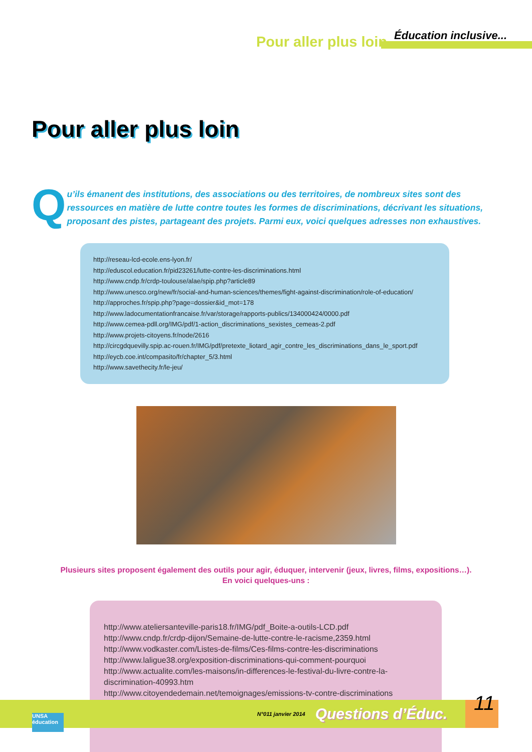Pour aller plus loin Éducation inclusive...
Pour aller plus loin
Qu’ils émanent des institutions, des associations ou des territoires, de nombreux sites sont des ressources en matière de lutte contre toutes les formes de discriminations, décrivant les situations, proposant des pistes, partageant des projets. Parmi eux, voici quelques adresses non exhaustives.
http://reseau-lcd-ecole.ens-lyon.fr/
http://eduscol.education.fr/pid23261/lutte-contre-les-discriminations.html
http://www.cndp.fr/crdp-toulouse/alae/spip.php?article89
http://www.unesco.org/new/fr/social-and-human-sciences/themes/fight-against-discrimination/role-of-education/
http://approches.fr/spip.php?page=dossier&id_mot=178
http://www.ladocumentationfrancaise.fr/var/storage/rapports-publics/134000424/0000.pdf
http://www.cemea-pdll.org/IMG/pdf/1-action_discriminations_sexistes_cemeas-2.pdf
http://www.projets-citoyens.fr/node/2616
http://circgdquevilly.spip.ac-rouen.fr/IMG/pdf/pretexte_liotard_agir_contre_les_discriminations_dans_le_sport.pdf
http://eycb.coe.int/compasito/fr/chapter_5/3.html
http://www.savethecity.fr/le-jeu/
Plusieurs sites proposent également des outils pour agir, éduquer, intervenir (jeux, livres, films, expositions…).
En voici quelques-uns :
http://www.ateliersanteville-paris18.fr/IMG/pdf_Boite-a-outils-LCD.pdf
http://www.cndp.fr/crdp-dijon/Semaine-de-lutte-contre-le-racisme,2359.html
http://www.vodkaster.com/Listes-de-films/Ces-films-contre-les-discriminations
http://www.laligue38.org/exposition-discriminations-qui-comment-pourquoi
http://www.actualite.com/les-maisons/in-differences-le-festival-du-livre-contre-la-discrimination-40993.htm
http://www.citoyendedemain.net/temoignages/emissions-tv-contre-discriminations
N°011 janvier 2014 Questions d’Éduc. 11
UNSA éducation